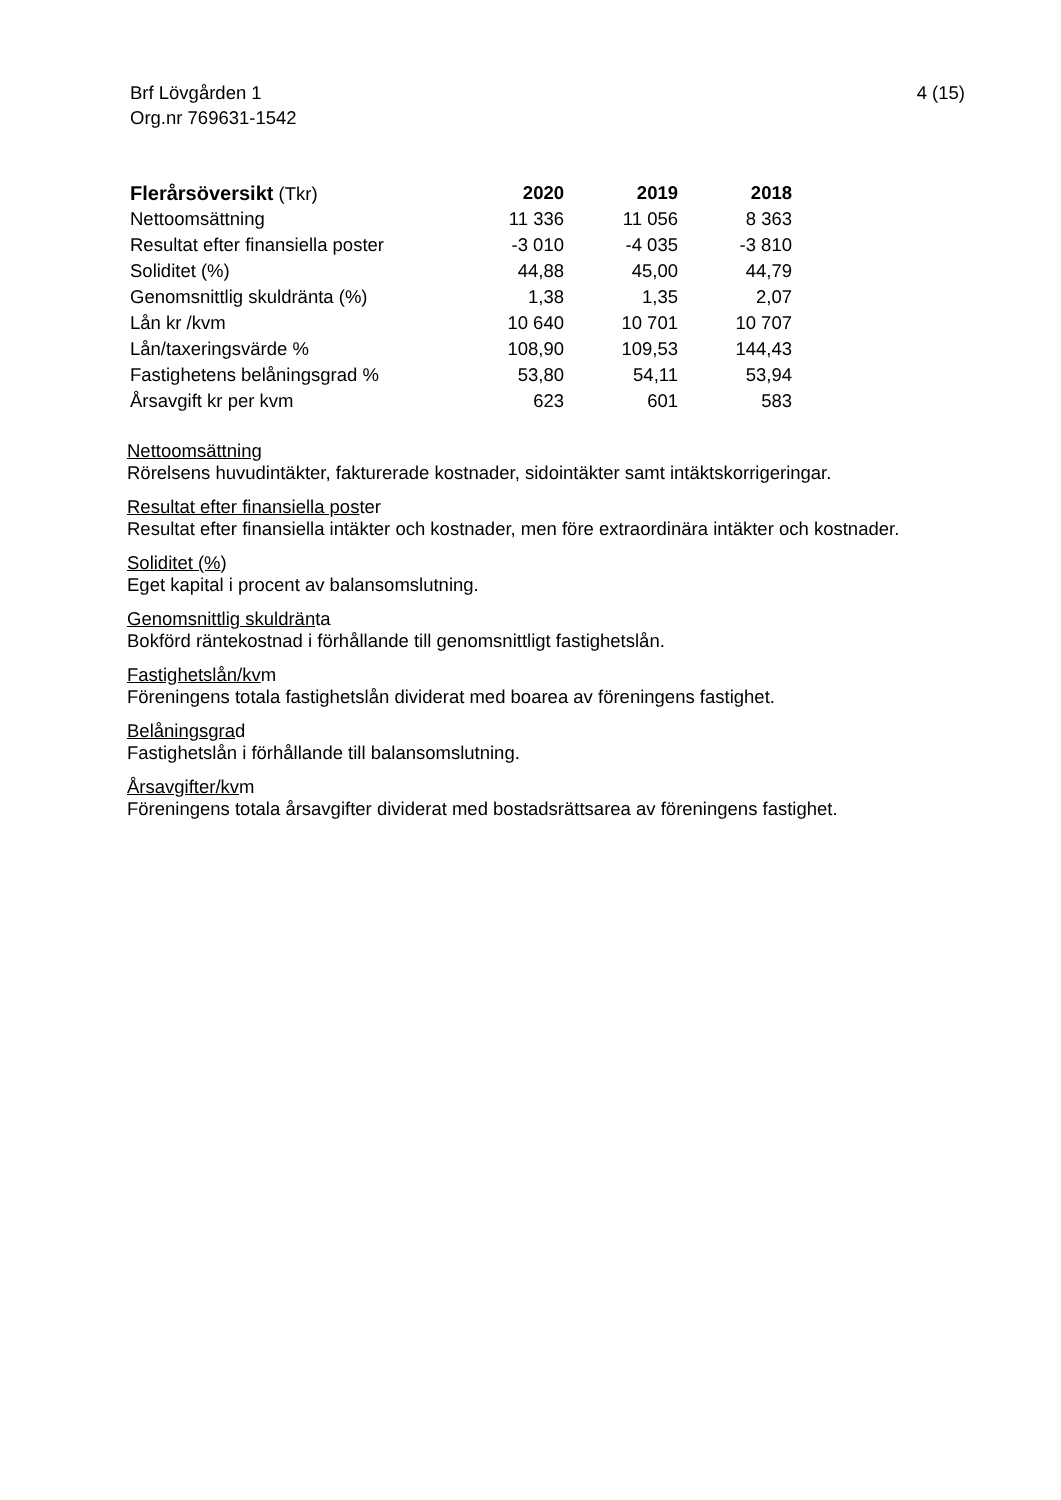4 (15) Brf Lövgården 1
Org.nr 769631-1542
| Flerårsöversikt (Tkr) | 2020 | 2019 | 2018 |
| --- | --- | --- | --- |
| Nettoomsättning | 11 336 | 11 056 | 8 363 |
| Resultat efter finansiella poster | -3 010 | -4 035 | -3 810 |
| Soliditet (%) | 44,88 | 45,00 | 44,79 |
| Genomsnittlig skuldränta (%) | 1,38 | 1,35 | 2,07 |
| Lån kr /kvm | 10 640 | 10 701 | 10 707 |
| Lån/taxeringsvärde % | 108,90 | 109,53 | 144,43 |
| Fastighetens belåningsgrad % | 53,80 | 54,11 | 53,94 |
| Årsavgift kr per kvm | 623 | 601 | 583 |
Nettoomsättning
Rörelsens huvudintäkter, fakturerade kostnader, sidointäkter samt intäktskorrigeringar.
Resultat efter finansiella poster
Resultat efter finansiella intäkter och kostnader, men före extraordinära intäkter och kostnader.
Soliditet (%)
Eget kapital i procent av balansomslutning.
Genomsnittlig skuldränta
Bokförd räntekostnad i förhållande till genomsnittligt fastighetslån.
Fastighetslån/kvm
Föreningens totala fastighetslån dividerat med boarea av föreningens fastighet.
Belåningsgrad
Fastighetslån i förhållande till balansomslutning.
Årsavgifter/kvm
Föreningens totala årsavgifter dividerat med bostadsrättsarea av föreningens fastighet.